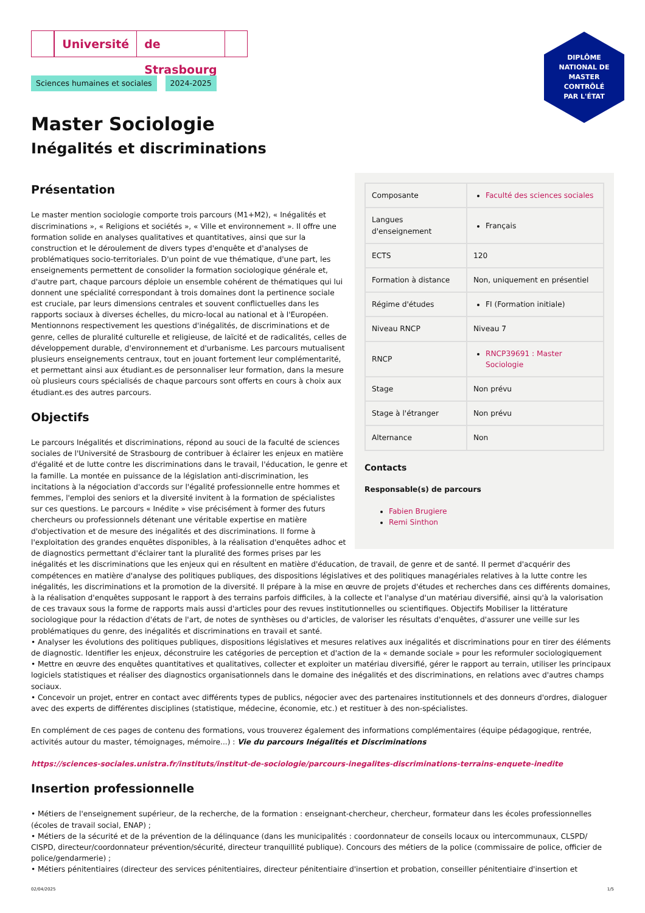Université de Strasbourg
DIPLÔME
NATIONAL DE
MASTER
CONTRÔLÉ
PAR L'ÉTAT
Sciences humaines et sociales 2024-2025
Master Sociologie
Inégalités et discriminations
| Composante | Faculté des sciences sociales |
| Langues d'enseignement | Français |
| ECTS | 120 |
| Formation à distance | Non, uniquement en présentiel |
| Régime d'études | FI (Formation initiale) |
| Niveau RNCP | Niveau 7 |
| RNCP | RNCP39691 : Master Sociologie |
| Stage | Non prévu |
| Stage à l'étranger | Non prévu |
| Alternance | Non |
Contacts
Responsable(s) de parcours
Fabien Brugiere
Remi Sinthon
Présentation
Le master mention sociologie comporte trois parcours (M1+M2), « Inégalités et discriminations », « Religions et sociétés », « Ville et environnement ». Il offre une formation solide en analyses qualitatives et quantitatives, ainsi que sur la construction et le déroulement de divers types d'enquête et d'analyses de problématiques socio-territoriales. D'un point de vue thématique, d'une part, les enseignements permettent de consolider la formation sociologique générale et, d'autre part, chaque parcours déploie un ensemble cohérent de thématiques qui lui donnent une spécialité correspondant à trois domaines dont la pertinence sociale est cruciale, par leurs dimensions centrales et souvent conflictuelles dans les rapports sociaux à diverses échelles, du micro-local au national et à l'Européen. Mentionnons respectivement les questions d'inégalités, de discriminations et de genre, celles de pluralité culturelle et religieuse, de laïcité et de radicalités, celles de développement durable, d'environnement et d'urbanisme. Les parcours mutualisent plusieurs enseignements centraux, tout en jouant fortement leur complémentarité, et permettant ainsi aux étudiant.es de personnaliser leur formation, dans la mesure où plusieurs cours spécialisés de chaque parcours sont offerts en cours à choix aux étudiant.es des autres parcours.
Objectifs
Le parcours Inégalités et discriminations, répond au souci de la faculté de sciences sociales de l'Université de Strasbourg de contribuer à éclairer les enjeux en matière d'égalité et de lutte contre les discriminations dans le travail, l'éducation, le genre et la famille. La montée en puissance de la législation anti-discrimination, les incitations à la négociation d'accords sur l'égalité professionnelle entre hommes et femmes, l'emploi des seniors et la diversité invitent à la formation de spécialistes sur ces questions. Le parcours « Inédite » vise précisément à former des futurs chercheurs ou professionnels détenant une véritable expertise en matière d'objectivation et de mesure des inégalités et des discriminations. Il forme à l'exploitation des grandes enquêtes disponibles, à la réalisation d'enquêtes adhoc et de diagnostics permettant d'éclairer tant la pluralité des formes prises par les inégalités et les discriminations que les enjeux qui en résultent en matière d'éducation, de travail, de genre et de santé. Il permet d'acquérir des compétences en matière d'analyse des politiques publiques, des dispositions législatives et des politiques managériales relatives à la lutte contre les inégalités, les discriminations et la promotion de la diversité. Il prépare à la mise en œuvre de projets d'études et recherches dans ces différents domaines, à la réalisation d'enquêtes supposant le rapport à des terrains parfois difficiles, à la collecte et l'analyse d'un matériau diversifié, ainsi qu'à la valorisation de ces travaux sous la forme de rapports mais aussi d'articles pour des revues institutionnelles ou scientifiques. Objectifs Mobiliser la littérature sociologique pour la rédaction d'états de l'art, de notes de synthèses ou d'articles, de valoriser les résultats d'enquêtes, d'assurer une veille sur les problématiques du genre, des inégalités et discriminations en travail et santé.
• Analyser les évolutions des politiques publiques, dispositions législatives et mesures relatives aux inégalités et discriminations pour en tirer des éléments de diagnostic. Identifier les enjeux, déconstruire les catégories de perception et d'action de la « demande sociale » pour les reformuler sociologiquement
• Mettre en œuvre des enquêtes quantitatives et qualitatives, collecter et exploiter un matériau diversifié, gérer le rapport au terrain, utiliser les principaux logiciels statistiques et réaliser des diagnostics organisationnels dans le domaine des inégalités et des discriminations, en relations avec d'autres champs sociaux.
• Concevoir un projet, entrer en contact avec différents types de publics, négocier avec des partenaires institutionnels et des donneurs d'ordres, dialoguer avec des experts de différentes disciplines (statistique, médecine, économie, etc.) et restituer à des non-spécialistes.
En complément de ces pages de contenu des formations, vous trouverez également des informations complémentaires (équipe pédagogique, rentrée, activités autour du master, témoignages, mémoire...) : Vie du parcours Inégalités et Discriminations
https://sciences-sociales.unistra.fr/instituts/institut-de-sociologie/parcours-inegalites-discriminations-terrains-enquete-inedite
Insertion professionnelle
• Métiers de l'enseignement supérieur, de la recherche, de la formation : enseignant-chercheur, chercheur, formateur dans les écoles professionnelles (écoles de travail social, ENAP) ;
• Métiers de la sécurité et de la prévention de la délinquance (dans les municipalités : coordonnateur de conseils locaux ou intercommunaux, CLSPD/ CISPD, directeur/coordonnateur prévention/sécurité, directeur tranquillité publique). Concours des métiers de la police (commissaire de police, officier de police/gendarmerie) ;
• Métiers pénitentiaires (directeur des services pénitentiaires, directeur pénitentiaire d'insertion et probation, conseiller pénitentiaire d'insertion et
02/04/2025 1/5